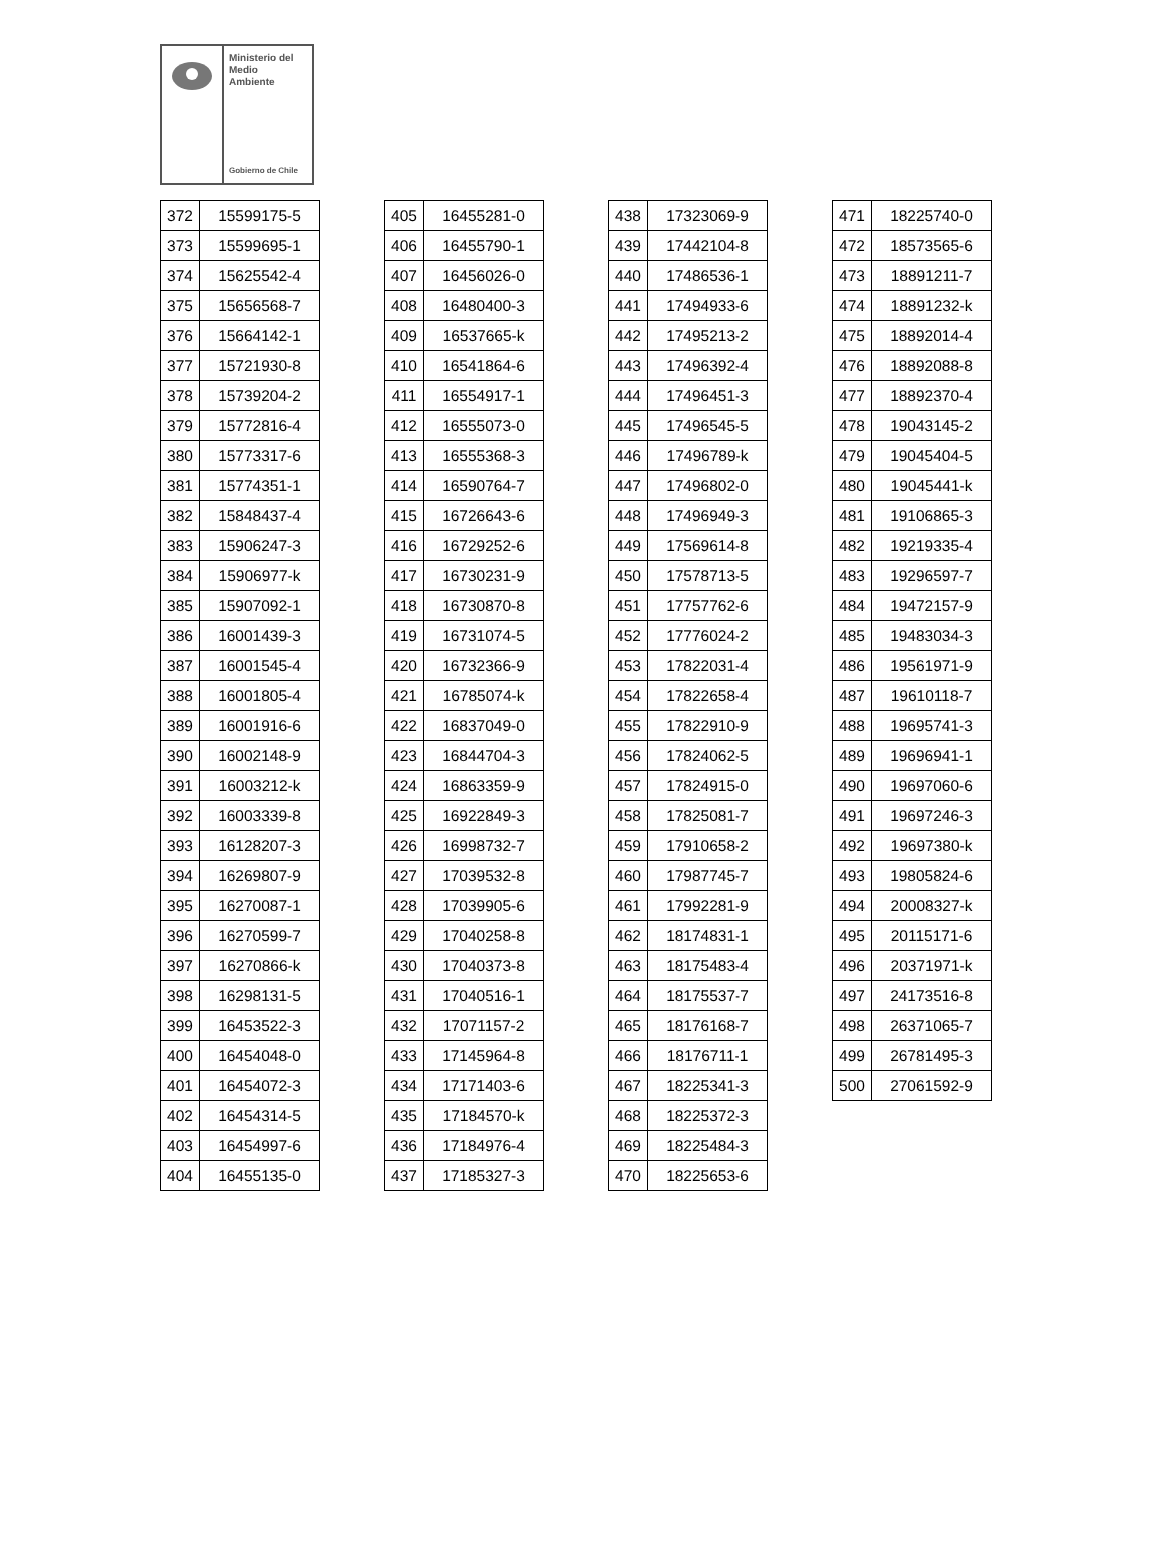Ministerio del
Medio
Ambiente
Gobierno de Chile
| 372 | 15599175-5 |
| 373 | 15599695-1 |
| 374 | 15625542-4 |
| 375 | 15656568-7 |
| 376 | 15664142-1 |
| 377 | 15721930-8 |
| 378 | 15739204-2 |
| 379 | 15772816-4 |
| 380 | 15773317-6 |
| 381 | 15774351-1 |
| 382 | 15848437-4 |
| 383 | 15906247-3 |
| 384 | 15906977-k |
| 385 | 15907092-1 |
| 386 | 16001439-3 |
| 387 | 16001545-4 |
| 388 | 16001805-4 |
| 389 | 16001916-6 |
| 390 | 16002148-9 |
| 391 | 16003212-k |
| 392 | 16003339-8 |
| 393 | 16128207-3 |
| 394 | 16269807-9 |
| 395 | 16270087-1 |
| 396 | 16270599-7 |
| 397 | 16270866-k |
| 398 | 16298131-5 |
| 399 | 16453522-3 |
| 400 | 16454048-0 |
| 401 | 16454072-3 |
| 402 | 16454314-5 |
| 403 | 16454997-6 |
| 404 | 16455135-0 |
| 405 | 16455281-0 |
| 406 | 16455790-1 |
| 407 | 16456026-0 |
| 408 | 16480400-3 |
| 409 | 16537665-k |
| 410 | 16541864-6 |
| 411 | 16554917-1 |
| 412 | 16555073-0 |
| 413 | 16555368-3 |
| 414 | 16590764-7 |
| 415 | 16726643-6 |
| 416 | 16729252-6 |
| 417 | 16730231-9 |
| 418 | 16730870-8 |
| 419 | 16731074-5 |
| 420 | 16732366-9 |
| 421 | 16785074-k |
| 422 | 16837049-0 |
| 423 | 16844704-3 |
| 424 | 16863359-9 |
| 425 | 16922849-3 |
| 426 | 16998732-7 |
| 427 | 17039532-8 |
| 428 | 17039905-6 |
| 429 | 17040258-8 |
| 430 | 17040373-8 |
| 431 | 17040516-1 |
| 432 | 17071157-2 |
| 433 | 17145964-8 |
| 434 | 17171403-6 |
| 435 | 17184570-k |
| 436 | 17184976-4 |
| 437 | 17185327-3 |
| 438 | 17323069-9 |
| 439 | 17442104-8 |
| 440 | 17486536-1 |
| 441 | 17494933-6 |
| 442 | 17495213-2 |
| 443 | 17496392-4 |
| 444 | 17496451-3 |
| 445 | 17496545-5 |
| 446 | 17496789-k |
| 447 | 17496802-0 |
| 448 | 17496949-3 |
| 449 | 17569614-8 |
| 450 | 17578713-5 |
| 451 | 17757762-6 |
| 452 | 17776024-2 |
| 453 | 17822031-4 |
| 454 | 17822658-4 |
| 455 | 17822910-9 |
| 456 | 17824062-5 |
| 457 | 17824915-0 |
| 458 | 17825081-7 |
| 459 | 17910658-2 |
| 460 | 17987745-7 |
| 461 | 17992281-9 |
| 462 | 18174831-1 |
| 463 | 18175483-4 |
| 464 | 18175537-7 |
| 465 | 18176168-7 |
| 466 | 18176711-1 |
| 467 | 18225341-3 |
| 468 | 18225372-3 |
| 469 | 18225484-3 |
| 470 | 18225653-6 |
| 471 | 18225740-0 |
| 472 | 18573565-6 |
| 473 | 18891211-7 |
| 474 | 18891232-k |
| 475 | 18892014-4 |
| 476 | 18892088-8 |
| 477 | 18892370-4 |
| 478 | 19043145-2 |
| 479 | 19045404-5 |
| 480 | 19045441-k |
| 481 | 19106865-3 |
| 482 | 19219335-4 |
| 483 | 19296597-7 |
| 484 | 19472157-9 |
| 485 | 19483034-3 |
| 486 | 19561971-9 |
| 487 | 19610118-7 |
| 488 | 19695741-3 |
| 489 | 19696941-1 |
| 490 | 19697060-6 |
| 491 | 19697246-3 |
| 492 | 19697380-k |
| 493 | 19805824-6 |
| 494 | 20008327-k |
| 495 | 20115171-6 |
| 496 | 20371971-k |
| 497 | 24173516-8 |
| 498 | 26371065-7 |
| 499 | 26781495-3 |
| 500 | 27061592-9 |